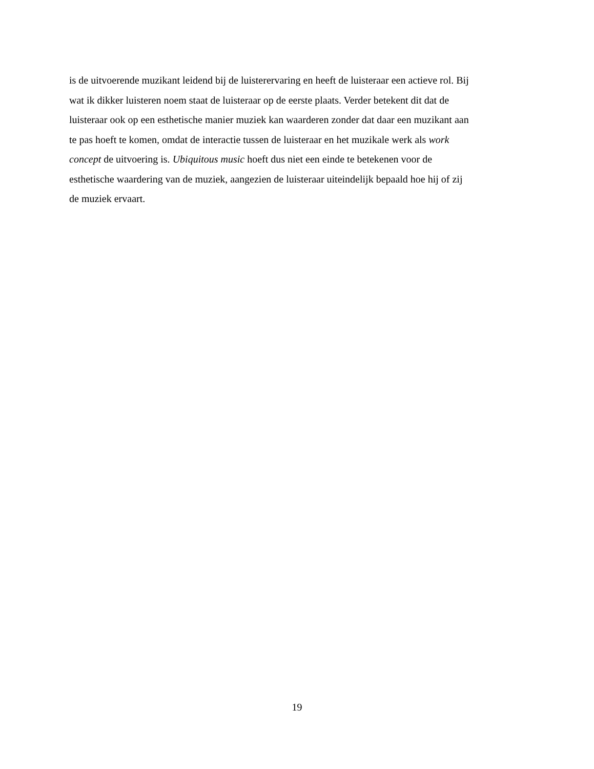is de uitvoerende muzikant leidend bij de luisterervaring en heeft de luisteraar een actieve rol. Bij
wat ik dikker luisteren noem staat de luisteraar op de eerste plaats. Verder betekent dit dat de
luisteraar ook op een esthetische manier muziek kan waarderen zonder dat daar een muzikant aan
te pas hoeft te komen, omdat de interactie tussen de luisteraar en het muzikale werk als work
concept de uitvoering is. Ubiquitous music hoeft dus niet een einde te betekenen voor de
esthetische waardering van de muziek, aangezien de luisteraar uiteindelijk bepaald hoe hij of zij
de muziek ervaart.
19